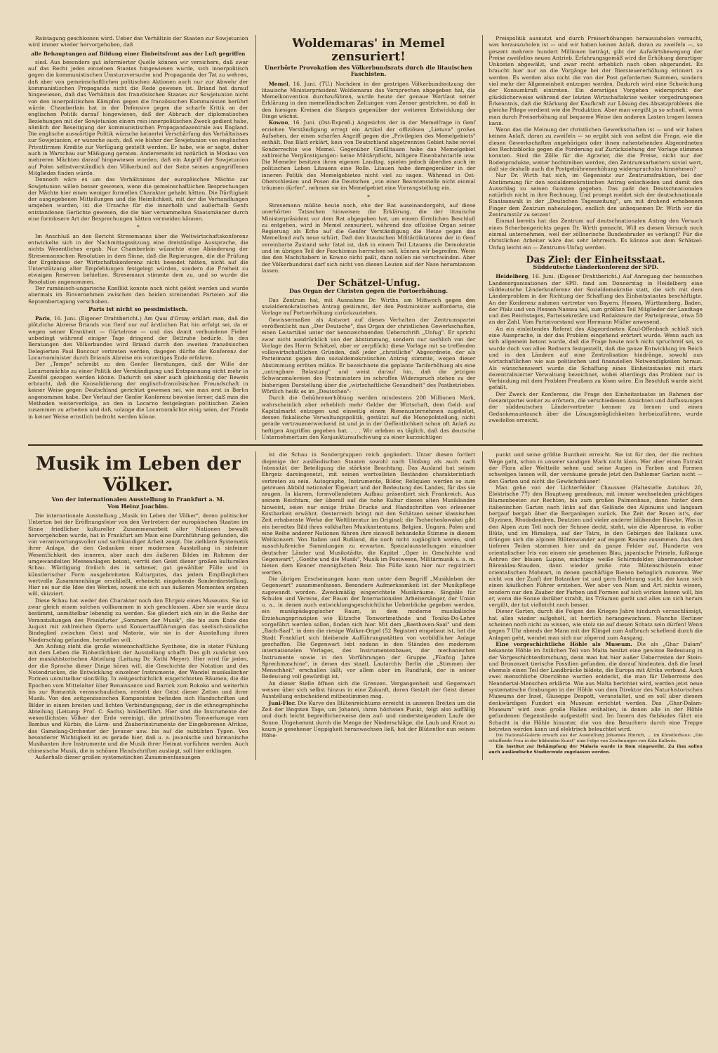Ratstagung geschlossen wird. Ueber das Verhältnis der Staaten zur Sowjetunion wird immer wieder hervorgehoben, daß
alle Behauptungen auf Bildung einer Einheitsfront aus der Luft gegriffen
sind. Aus besonders gut informierter Quelle können wir versichern, daß zwar auf das Recht jedes einzelnen Staates hingewiesen wurde, sich innerpolitisch gegen die kommunistischen Umsturzversuche und Propaganda der Tat zu wehren, daß aber von gemeinschaftlichen politischen Aktionen auch nur zur Abwehr der kommunistischen Propaganda nicht die Rede gewesen ist. Briand hat darauf hingewiesen, daß das Verhältnis des französischen Staates zur Sowjetunion nicht von den innerpolitischen Kämpfen gegen die französischen Kommunisten berührt würde. Chamberlain hat in der Defensive gegen die scharfe Kritik an der englischen Politik darauf hingewiesen, daß der Abbruch der diplomatischen Beziehungen mit der Sowjetunion einem rein innerpolitischen Zweck gedient habe, nämlich der Beseitigung der kommunistischen Propagandazentrale aus England. Die englische auswärtige Politik wünsche keinerlei Verschärfung des Verhältnisses zur Sowjetunion, er wünsche auch, daß wie bisher der Sowjetunion von englischen Privatfirmen Kredite zur Verfügung gestellt werden. Er habe, wie er sagte, daher auch in Warschau zur Mäßigung geraten. Andererseits ist natürlich in Moskau von mehreren Mächten darauf hingewiesen worden, daß ein Angriff der Sowjetunion auf Polen selbstverständlich den Völkerbund auf der Seite seines angegriffenen Mitgliedes finden würde.
Dennoch wäre es um das Verhältnisses der europäischen Mächte zur Sowjetunion willen besser gewesen, wenn die gemeinschaftlichen Besprechungen der Mächte hier einen weniger formellen Charakter gehabt hätten. Die Dürftigkeit der ausgegebenen Mitteilungen und die Heimlichkeit, mit der die Verhandlungen umgeben wurden, ist die Ursache für die innerhalb und außerhalb Genfs entstandenen Gerüchte gewesen, die die hier versammelten Staatsmänner durch eine formlosere Art der Besprechungen hätten vermeiden können.
*
Im Anschluß an den Bericht Stresemanns über die Weltwirtschaftskonferenz entwickelte sich in der Nachmittagssitzung eine dreistündige Aussprache, die nichts Wesentliches ergab. Nur Chamberlain wünschte eine Abänderung der Stresemannschen Resolution in dem Sinne, daß die Regierungen, die die Prüfung der Ergebnisse der Wirtschaftskonferenz nicht beendet hätten, nicht auf die Unterstützung aller Empfehlungen festgelegt würden, sondern die Freiheit zu etwaigen Reserven behielten. Stresemann stimmte dem zu, und so wurde die Resolution angenommen.
Der rumänisch-ungarische Konflikt konnte noch nicht gelöst werden und wurde abermals im Einvernehmen zwischen den beiden streitenden Parteien auf die Septembertagung verschoben.
Paris ist nicht so pessimistisch.
Paris, 16. Juni. (Eigener Drahtbericht.) Am Quai d'Orsay erklärt man, daß die plötzliche Abreise Briands von Genf nur auf ärztlichen Rat hin erfolgt sei, da er wegen seiner Krankheit — Gürtelrose — und das damit verbundene Fieber unbedingt während einiger Tage dringend der Bettruhe bedürfe. In den Beratungen des Völkerbundes wird Briand durch den zweiten französischen Delegierten Paul Boncour vertreten werden, dagegen dürfte die Konferenz der Locarnominister durch Briands Abreise ein vorzeitiges Ende erfahren.
Der „Temps" schreibt zu den Genfer Beratungen, daß der Wille der Locarnomächte zu einer Politik der Verständigung und Entspannung nicht mehr in Zweifel gezogen werden könne. Dadurch sei aber auch gleichzeitig der Beweis erbracht, daß die Konsolidierung der englisch-französischen Freundschaft in keiner Weise gegen Deutschland gerichtet gewesen sei, wie man erst in Berlin angenommen habe. Der Verlauf der Genfer Konferenz beweise ferner, daß man die Methoden weiterverfolge, an den in Locarno festgelegten politischen Zielen zusammen zu arbeiten und daß, solange die Locarnomächte einig seien, der Friede in keiner Weise ernstlich bedroht werden könne.
Woldemaras' in Memel zensuriert!
Unerhörte Provokation des Völkerbundsrats durch die litauischen Faschisten.
Memel, 16. Juni. (TU.) Nachdem in der gestrigen Völkerbundssitzung der litauische Ministerpräsident Woldemaras das Versprechen abgegeben hat, die Memelkonvention durchzuführen, wurde heute der genaue Wortlaut seiner Erklärung in den memelländischen Zeitungen vom Zensor gestrichen, so daß in den hiesigen Kreisen die Skepsis gegenüber der weiteren Entwicklung der Dinge wächst.
Kowno, 16. Juni. (Ost-Expreß.) Angesichts der in der Memelfrage in Genf erzielten Verständigung erregt ein Artikel der offiziösen „Lietuva" großes Aufsehen, der einen scharfen Angriff gegen die „Privilegien des Memelgebiets" enthält. Das Blatt erklärt, kein von Deutschland abgetrenntes Gebiet habe soviel Sonderrechte wie Memel. Gegenüber Großlitauen habe das Memelgebiet zahlreiche Vergünstigungen: keine Militärpflicht, billigere Eisenbahntarife usw. Die Memeler besitzen ihren eigenen Landtag, spielen jedoch überdies auch im politischen Leben Litauens eine Rolle. Litauen habe demgegenüber in der inneren Politik des Memelgebietes nicht viel zu sagen. Während in Ost-Oberschlesien und Posen die Deutschen „von einer Beamtenstelle nicht einmal träumen dürfen", nehmen sie im Memelgebiet eine Vorrangstellung ein.
*
Stresemann müßte heute noch, ehe der Rat auseinandergeht, auf diese unerhörten Tatsachen hinweisen: die Erklärung, die der litauische Ministerpräsident vor dem Rat abgegeben hat, um einem förmlichen Beschluß zu entgehen, wird in Memel zensuriert, während das offiziöse Organ seiner Regierung als Echo auf die Genfer Verständigung die Hetze gegen das Memelland aufs neue schürt. Daß den litauischen Militärdiktatoren der in Genf vereinbarte Zustand sehr fatal ist, daß in einem Teil Litauens die Demokratie und im übrigen Teil der Faschismus herrschen soll, können wir begreifen. Wenn das den Machthabern in Kowno nicht paßt, dann sollen sie verschwinden. Aber der Völkerbundsrat darf sich nicht von diesen Leuten auf der Nase herumtanzen lassen.
Der Schätzel-Unfug.
Das Organ der Christen gegen die Portoerhöhung.
Das Zentrum hat, mit Ausnahme Dr. Wirths, am Mittwoch gegen den sozialdemokratischen Antrag gestimmt, der den Postminister aufforderte, die Vorlage auf Portoerhöhung zurückzuziehen.
Gewissermaßen als Antwort auf dieses Verhalten der Zentrumspartei veröffentlicht nun „Der Deutsche", das Organ der christlichen Gewerkschaften, einen Leitartikel unter der kennzeichnenden Ueberschrift „Unfug". Er spricht zwar nicht ausdrücklich von der Abstimmung, sondern nur sachlich von der Vorlage des Herrn Schätzel, aber er zerpflückt diese Vorlage mit so treffenden volkswirtschaftlichen Gründen, daß jeder „christliche" Abgeordnete, der als Parteimann gegen den sozialdemokratischen Antrag stimmte, wegen dieser Abstimmung erröten müßte. Er bezeichnete die geplante Tariferhöhung als eine „untragbare Belastung" und weist darauf hin, daß die jetzigen Schwarzmalereien des Postministers im schroffen Widerspruch stehen zu der bisherigen Darstellung über die „wirtschaftliche Gesundheit" des Postbetriebes. Wörtlich heißt es im „Deutschen":
Durch die Gebührenerhöhung werden mindestens 200 Millionen Mark, wahrscheinlich aber erheblich mehr Gelder der Wirtschaft, dem Geld- und Kapitalmarkt entzogen und einseitig einem Riesenunternehmen zugeleitet, dessen fiskalische Verwaltungspolitik, gestützt auf die Monopolstellung, nicht gerade vertrauenerweckend ist und ja in der Oeffentlichkeit schon oft Anlaß zu heftigen Angriffen gegeben hat. . . . Wir erleben es täglich, daß das deutsche Unternehmertum den Konjunkturaufschwung zu einer kurzsichtigen
Preispolitik ausnutzt und durch Preiserhöhungen herauszuholen versucht, was herauszuholen ist — und wir haben keinen Anlaß, daran zu zweifeln —, so gesamt mehrere hundert Millionen beträgt, gibt der Aufwärtsbewegung der Preise zweifellos neuen Antrieb. Erfahrungsgemäß wird die Erhöhung derartiger Unkosten abgewälzt, und zwar recht erheblich nach oben abgerundet. Es braucht hier nur an die Vorgänge bei der Biersteuererhöhung erinnert zu werden. Es werden also nicht die von der Post geforderten Summen, sondern viel mehr der Allgemeinheit entzogen werden. Dadurch wird eine Schwächung der Konsumkraft eintreten. Ein derartiges Vorgehen widerspricht der glücklicherweise während der letzten Wirtschaftskrise weiter vorgedrungenen Erkenntnis, daß die Stärkung der Kaufkraft zur Lösung des Absatzproblems die gleiche Pflege verdient wie die Produktion. Aber man vergißt ja so schnell, wenn man durch Preiserhöhung auf bequeme Weise den anderen Lasten tragen lassen kann.
Wenn das die Meinung der christlichen Gewerkschaften ist — und wir haben keinen Anlaß, daran zu zweifeln — so ergibt sich von selbst die Frage, wie die diesen Gewerkschaften angehörigen oder ihnen nahestehenden Abgeordneten des Rechtsblocks gegen die Forderung auf Zurückziehung der Vorlage stimmen konnten. Sind die Zölle für die Agrarier, die die Preise, nicht nur der Bodenprodukte, weiter hochtreiben werden, den Zentrumsarbeitern soviel wert, daß sie deshalb auch die Postgebührenerhöhung widerspruchslos hinnehmen?
Nur Dr. Wirth hat sich, im Gegensatz zur Zentrumsfraktion, bei der Abstimmung für den sozialdemokratischen Antrag entschieden und damit den Ausschlag zu seinen Gunsten gegeben. Das paßt den Deutschnationalen natürlich nicht in ihre Rechnung. Und prompt meldet sich der deutschnationale Staatsanwalt in der „Deutschen Tageszeitung", um mit drohend erhobenem Finger dem Zentrum nahezulegen, endlich den unbequemen Dr. Wirth vor die Zentrumstür zu setzen!
Einmal bereits hat das Zentrum auf deutschnationalen Antrag den Versuch eines Scherbengerichts gegen Dr. Wirth gemacht. Will es diesen Versuch noch einmal unternehmen, weil der zöllnerische Bundesbruder es verlangt? Für die christlichen Arbeiter wäre das sehr lehrreich. Es könnte aus dem Schätzel-Unfug leicht ein — Zentrums-Unfug werden.
Das Ziel: der Einheitsstaat.
Süddeutsche Länderkonferenz der SPD.
Heidelberg, 16. Juni. (Eigener Drahtbericht.) Auf Anregung der hessischen Landesorganisationen der SPD. fand am Donnerstag in Heidelberg eine süddeutsche Länderkonferenz der Sozialdemokratie statt, die sich mit dem Länderproblem in der Richtung der Schaffung des Einheitsstaates beschäftigte. An der Konferenz nahmen vertreter von Bayern, Hessen, Württemberg, Baden, der Pfalz und von Hessen-Nassau teil, zum größten Teil Mitglieder der Landtage und des Reichstages, Parteisekretäre und Redakteure der Parteipresse, etwa 50 an der Zahl. Vom Parteivorstand war Hermann Müller anwesend.
An ein einleitendes Referat des Abgeordneten Kaul-Offenbach schloß sich eine Aussprache, in der das Problem eingehend erörtert wurde. Wenn auch an sich allgemein betont wurde, daß die Frage heute noch nicht spruchreif sei, so wurde doch von allen Rednern festgestellt, daß die ganze Entwicklung im Reich und in den Ländern auf eine Zentralisation hindränge, sowohl aus wirtschaftlichen wie aus politischen und finanziellen Notwendigkeiten heraus. Als wünschenswert wurde die Schaffung eines Einheitsstaates mit stark dezentralisierter Verwaltung bezeichnet, wobei allerdings das Problem nur in Verbindung mit dem Problem Preußens zu lösen wäre. Ein Beschluß wurde nicht gefaßt.
Der Zweck der Konferenz, die Frage des Einheitsstaates im Rahmen der Gesamtpartei weiter zu erörtern, die verschiedenen Ansichten und Auffassungen der süddeutschen Ländervertreter kennen zu lernen und einen Gedankenaustausch über die Lösungsmöglichkeiten herbeizuführen, wurde zweifellos erreicht.
Musik im Leben der Völker.
Von der internationalen Ausstellung in Frankfurt a. M.
Von Heinz Joachim.
Die internationale Ausstellung „Musik im Leben der Völker", deren politischer Unterton bei der Eröffnungsfeier von den Vertretern der europäischen Staaten im Sinne friedlicher kultureller Zusammenarbeit aller Nationen bewußt hervorgehoben wurde, hat in Frankfurt am Main eine Durchführung gefunden, die von verantwortungsvoller und sachkundiger Arbeit zeugt. Die zielklare Systematik ihrer Anlage, die den Gedanken einer modernen Ausstellung in sinfeiner Wesentlichkeit des inneren, aber auch des äußeren Bildes im Rahmen der umgewandelten Messeanlagen betont, verrät den Geist dieser großen kulturellen Schau. Würdigung freilich des in seltener, gut gewählter Fülle und in künstlerischer Form ausgebreiteten Kulturgutes, das jedem Empfänglichen wertvolle Zusammenhänge erschließt, erheischt eingehende Sonderdarstellung. Hier sei nur die Idee des Werkes, soweit sie sich aus äußeren Momenten ergeben will, skizziert.
Diese Schau hat weder den Charakter noch den Ehrgeiz eines Museums. Sie ist zwar gleich einem solchen vollkommen in sich geschlossen. Aber sie wurde dazu bestimmt, unmittelbar lebendig zu werden. Sie gliedert sich ein in die Reihe der Veranstaltungen des Frankfurter „Sommers der Musik", die bis zum Ende des August mit zahlreichen Opern- und Konzertaufführungen das seelisch-sinnliche Bindeglied zwischen Geist und Materie, wie sie in der Ausstellung ihren Niederschlag gefunden, herstellen will.
Am Anfang steht die große wissenschaftliche Synthese, die in steter Fühlung mit dem Leben die Einheitlichkeit der Ausstellung schafft. Das gilt zunächst von der musikhistorischen Abteilung (Leitung Dr. Kathi Meyer). Hier wird für jeden, der die Sprache dieser Dinge hören will, die Geschichte der Notation und des Notendruckes, die Entwicklung einzelner Instrumente, der Wandel musikalischer Formen unmittelbar sinnfällig. In zeitgeschichtlich eingerichteten Räumen, die die Epochen vom Mittelalter über Renaissance und Barock zum Rokoko und weiterhin bis zur Romantik veranschaulichen, ersteht der Geist dieser Zeiten und ihrer Musik. Von den zeitgenössischen Komponisten befinden sich Handschriften und Bilder in einem breiten und lichten Verbindungsgang, der in die ethnographische Abteilung (Leitung: Prof. C. Sachs) hinüberführt. Hier sind die Instrumente der wesentlichsten Völker der Erde vereinigt, die primitivsten Tonwerkzeuge vom Bambus und Kürbis, die Lärm- und Zauberinstrumente der Eingeborenen Afrikas, das Gamelang-Orchester der Javaner usw. bis auf die subtilsten Typen. Von besonderer Wichtigkeit ist es gerade hier, daß u. a. javanische und birmanische Musikanten ihre Instrumente und die Musik ihrer Heimat vorführen werden. Auch chinesische Musik, die in schönen Handschriften ausliegt, soll hier erklingen.
Außerhalb dieser großen systematischen Zusammenfassungen
ist die Schau in Sondergruppen reich gegliedert. Unter diesen fordert diejenige der ausländischen Staaten sowohl nach Umfang als auch nach Intensität der Beteiligung die stärkste Beachtung. Das Ausland hat seinen Ehrgeiz dareingesetzt, mit seinen wertvollsten Beständen charakteristisch vertreten zu sein. Autographe, Instrumente, Bilder, Reliquien werden so zum getreuen Abbild nationaler Eigenart und der Bedeutung des Landes, für das sie zeugen. In klarem, formvollendetem Aufbau präsentiert sich Frankreich. Aus seinem Reichtum, der überall auf die hohe Kultur dieses alten Musiklandes hinweist, seien nur einige frühe Drucke und Handschriften von erlesener Kostbarkeit erwähnt. Oesterreich bringt mit den Schätzen seiner klassischen Zeit erhabenste Werke der Weltliteratur im Original; die Tschechoslowakei gibt ein beredtes Bild ihres volkhaften Musikantentums. Belgien, Ungarn, Polen und eine Reihe anderer Nationen führen ihre sinnvoll behandelte Stimme in diesem Weltkonzert. Von Italien und Rußland, die noch nicht zugänglich waren, sind ausschlußreiche Sammlungen zu erwarten. Spezialausstellungen einzelner deutscher Länder und Musikstädte, die Kapitel „Oper in Geschichte und Gegenwart", „Goethe und die Musik", Musik im Postwesen, Militärmusik u. a. m. bieten dem Kenner mannigfachen Reiz. Die Fülle kann hier nur registriert werden.
Die übrigen Erscheinungen kann man unter dem Begriff „Musikleben der Gegenwart" zusammenfassen. Besondere Aufmerksamkeit ist der Musikpflege zugewandt worden. Zweckmäßig eingerichtete Musikräume: Singsäle für Schulen und Vereine, der Raum der Internationalen Arbeitersänger, der Union u. a., in denen auch entwicklungsgeschichtliche Ueberblicke gegeben werden, ein musikpädagogischer Raum, in dem moderne musikalische Erziehungsprinzipien wie Eitzsche Tonwortmethode und Tonika-Do-Lehre vorgeführt werden sollen, finden sich hier. Mit dem „Beethoven-Saal" und dem „Bach-Saal", in dem die riesige Walker-Orgel (52 Register) eingebaut ist, hat die Stadt Frankfurt sich bleibende Aufführungsstätten von vorbildlicher Anlage geschaffen. Die Gegenwart lebt sodann in den Ständen des modernen internationalen Verlages, des Instrumentenbaues, der mechanischen Instrumente sowie in den Vorführungen der Gruppe „Fünfzig Jahre Sprechmaschine", in denen das staatl. Lautarchiv Berlin die „Stimmen der Menschheit" erschallen läßt; vor allem aber im Rundfunk, der in seiner Bedeutung voll gewürdigt ist.
An dieser Stelle öffnen sich die Grenzen. Vergangenheit und Gegenwart weisen über sich selbst hinaus in eine Zukunft, deren Gestalt der Geist dieser Ausstellung entscheidend mitbestimmen mag.
Juni-Flor. Die Kurve des Blütenreichtums erreicht in unseren Breiten um die Zeit der längsten Tage, um Johanni, ihren höchsten Punkt, folgt also auffällig und doch leicht begreiflicherweise dem auf- und niedersteigendem Laufe der Sonne. Ungehemmt durch die Menge der Niederschläge, die Laub und Kraut zu kaum je gesehener Ueppigkeit heranwachsen ließ, hat der Blütenflor nun seinen Höhe-
punkt und seine größte Buntheit erreicht. Sie ist für den, der die rechten Wege geht, schon in unserer sandigen Mark nicht klein. Wer aber einen Extrakt der Flora aller Weltteile sehen und seine Augen in Farben und Formen schwelgen lassen will, der versäume gerade jetzt den Dahlemer Garten nicht — den Garten und nicht die Gewächshäuser!
Man gehe von der Lichterfelder Chaussee (Haltestelle Autobus 20, Elektrische 77) den Hauptweg geradeaus, mit immer wechselnden prächtigen Blumenbeeten zur Rechten, bis zum großen Palmenhaus, dann hinter dem italienischen Garten nach links auf das Gelände des Alpinums und langsam bergauf bergab über die Berganlagen zurück. Die Zeit der Rosen ist's, der Glyzinen, Rhododendren, Deutzien und vieler anderer blühender Büsche. Was in den Alpen zum Teil noch der Schnee deckt, steht, wie die Alpenrose, in voller Blüte, und im Himalaya, auf der Tatra, in den Gebirgen des Balkans usw. drängen sich die alpinen Blütenwunder auf engem Raume zusammen. Aus den tieferen Teilen stammen hier und da ganze Felder auf, Hunderte von orientalischer Iris von einem nie gesehenen Blau, japanische Primeln, fußlange Aehren der blauen Lupine, mächtige weiße Schirmdolden übermannshoher Bärenklau-Stauden, dann wieder große rote Blütenschüsseln einer orientalischen Mohnart, in denen geschäftige Bienen behaglich rumoren. Wer nicht von der Zunft der Botaniker ist und gern Belehrung sucht, der kann sich einen käuflichen Führer erstehen. Wer aber von Nam und Art nichts wissen, sondern nur den Zauber der Farben und Formen auf sich wirken lassen will, bis er, wenn die Sonne darüber strahlt, ins Träumen gerät und alles um sich herum vergißt, der tut vielleicht noch besser.
Dieser Garten, durch die Folgen des Krieges Jahre hindurch vernachlässigt, hat alles wieder aufgeholt, ist herrlich herangewachsen. Manche Berliner scheinen noch nicht zu wissen, wie stolz sie auf diesen Schatz sein dürfen! Wenn gegen 7 Uhr abends der Mann mit der Klingel zum Aufbruch schellend durch die Anlagen geht, wendet man sich nur zögernd zum Ausgang.
Eine vorgeschichtliche Höhle als Museum. Die als „Ghar Dalam" bekannte Höhle im östlichen Teil von Malta besitzt eine gewisse Bedeutung in der Vorgeschichtenforschung, denn man hat hier außer Ueberresten der Stein- und Bronzezeit tierische Fossilien gefunden, die darauf hindeuten, daß die Insel ehemals einen Teil der Landbrücke bildete, die Europa mit Afrika verband. Auch zwei menschliche Oberzähne wurden entdeckt, die man für Ueberreste des Neandertal-Menschen erklärte. Wie aus Malta berichtet wird, werden jetzt neue systematische Grabungen in der Höhle von dem Direktor des Naturhistorischen Museums der Insel, Giuseppe Despott, veranstaltet, und es soll über diesem denkwürdigen Fundort ein Museum errichtet werden. Das „Ghar-Dalam-Museum" wird zwei große Hallen enthalten, in denen alle in der Höhle gefundenen Gegenstände aufgestellt sind. Im Innern des Gebäudes führt ein Schacht in die Höhle hinunter, die von den Besuchern durch eine Treppe betreten werden kann und elektrisch beleuchtet wird.
Die National-Galerie erwarb aus der Ausstellung Johannes Hinrich, ... im Künstlerhaus: „Die schaffende Frau in der bildenden Kunst" eine Folge von Zeichnungen von Käte Kollwitz.
Ein Institut zur Bekämpfung der Malaria wurde in Rom eingeweiht. Zu ihm sollen auch ausländische Studierende zugelassen werden.